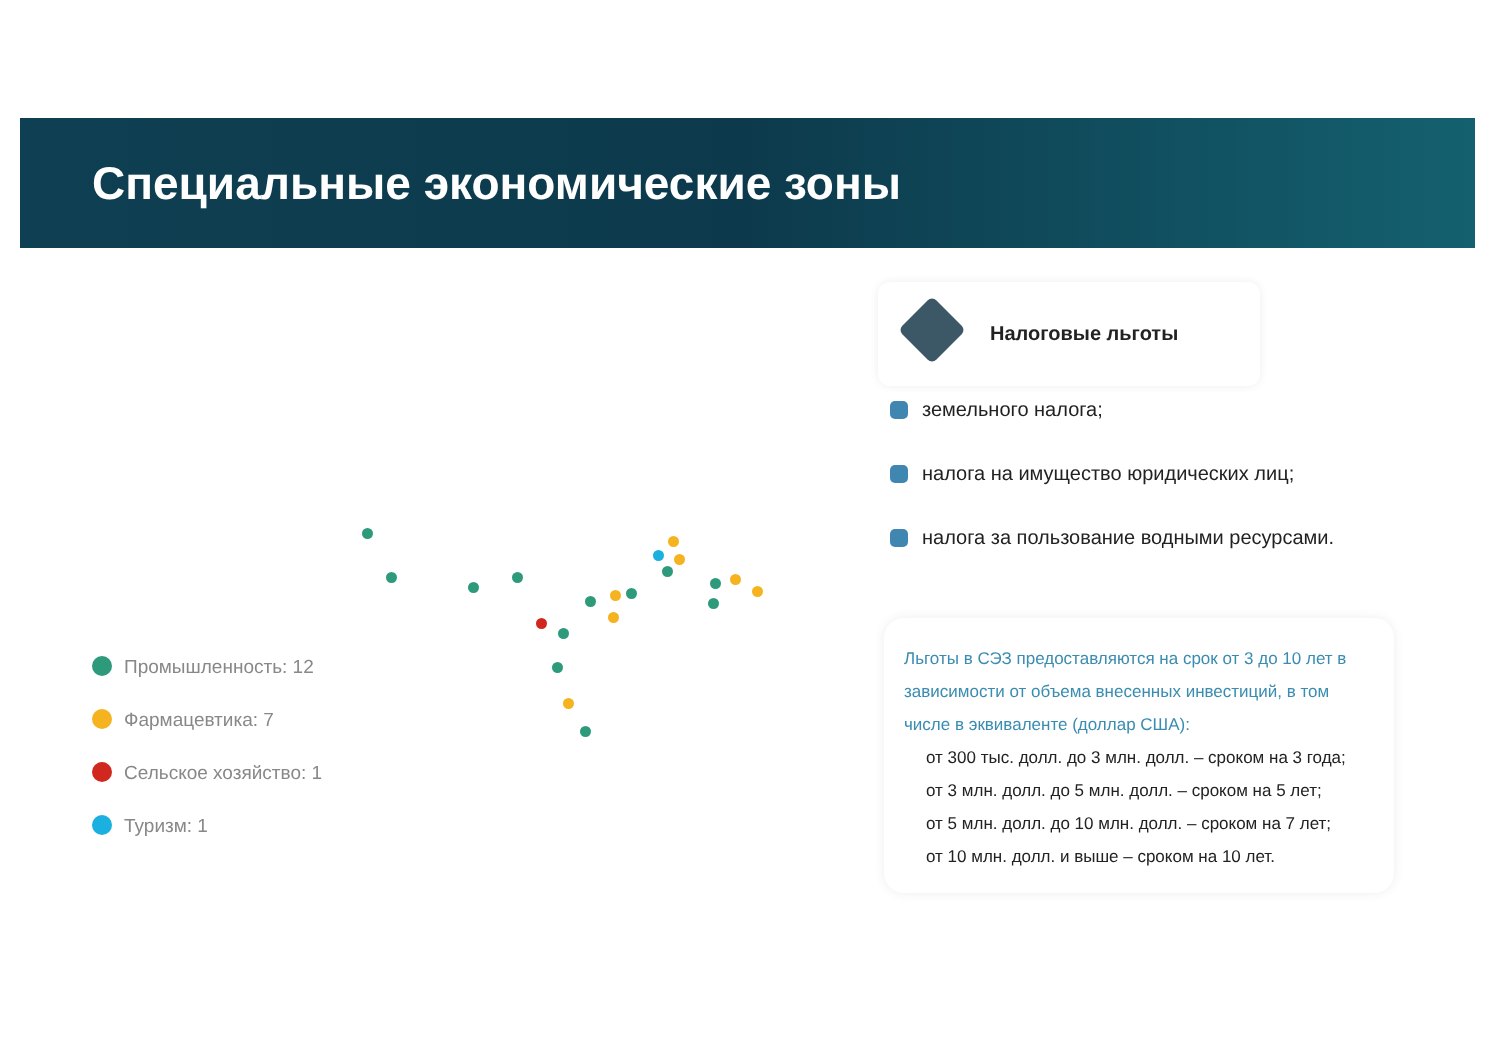Специальные экономические зоны
Промышленность: 12
Фармацевтика: 7
Сельское хозяйство: 1
Туризм: 1
Налоговые льготы
земельного налога;
налога на имущество юридических лиц;
налога за пользование водными ресурсами.
Льготы в СЭЗ предоставляются на срок от 3 до 10 лет в зависимости от объема внесенных инвестиций, в том числе в эквиваленте (доллар США):
от 300 тыс. долл. до 3 млн. долл. – сроком на 3 года;
от 3 млн. долл. до 5 млн. долл. – сроком на 5 лет;
от 5 млн. долл. до 10 млн. долл. – сроком на 7 лет;
от 10 млн. долл. и выше – сроком на 10 лет.